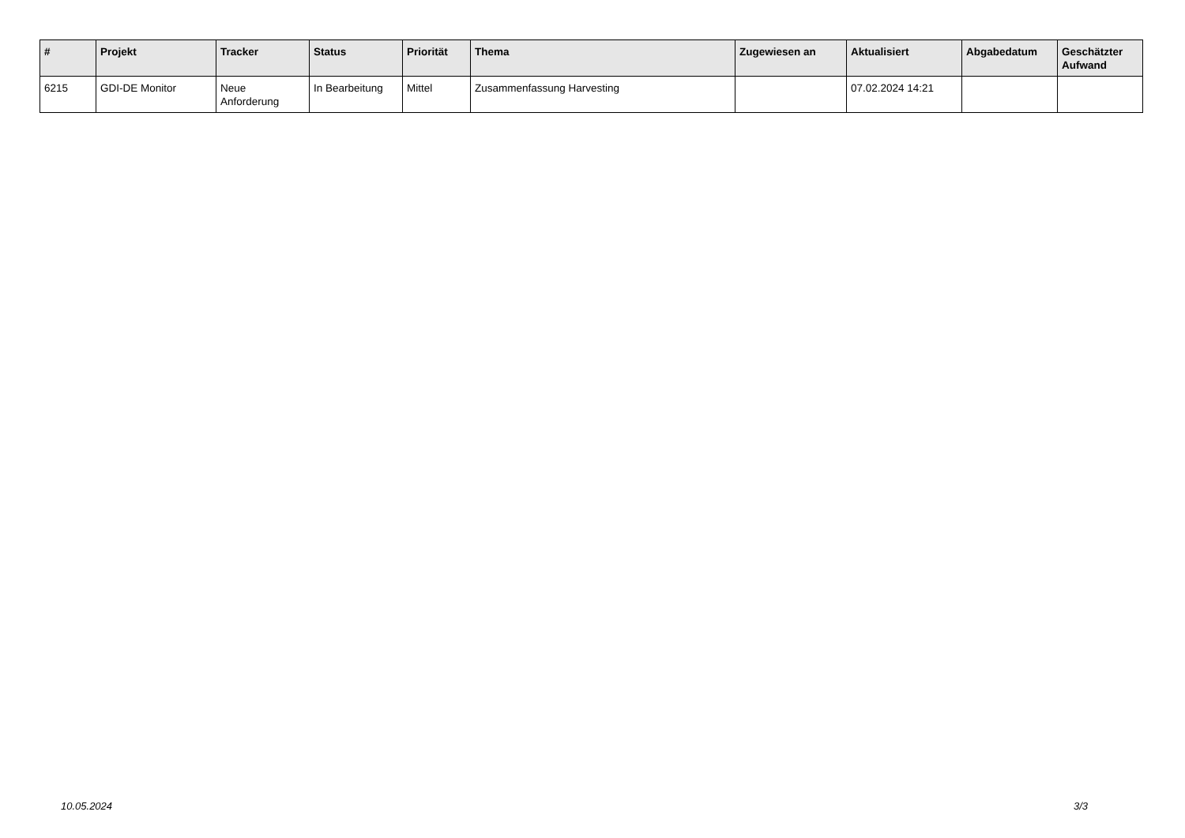| # | Projekt | Tracker | Status | Priorität | Thema | Zugewiesen an | Aktualisiert | Abgabedatum | Geschätzter Aufwand |
| --- | --- | --- | --- | --- | --- | --- | --- | --- | --- |
| 6215 | GDI-DE Monitor | Neue Anforderung | In Bearbeitung | Mittel | Zusammenfassung Harvesting | | 07.02.2024 14:21 | | |
10.05.2024 3/3